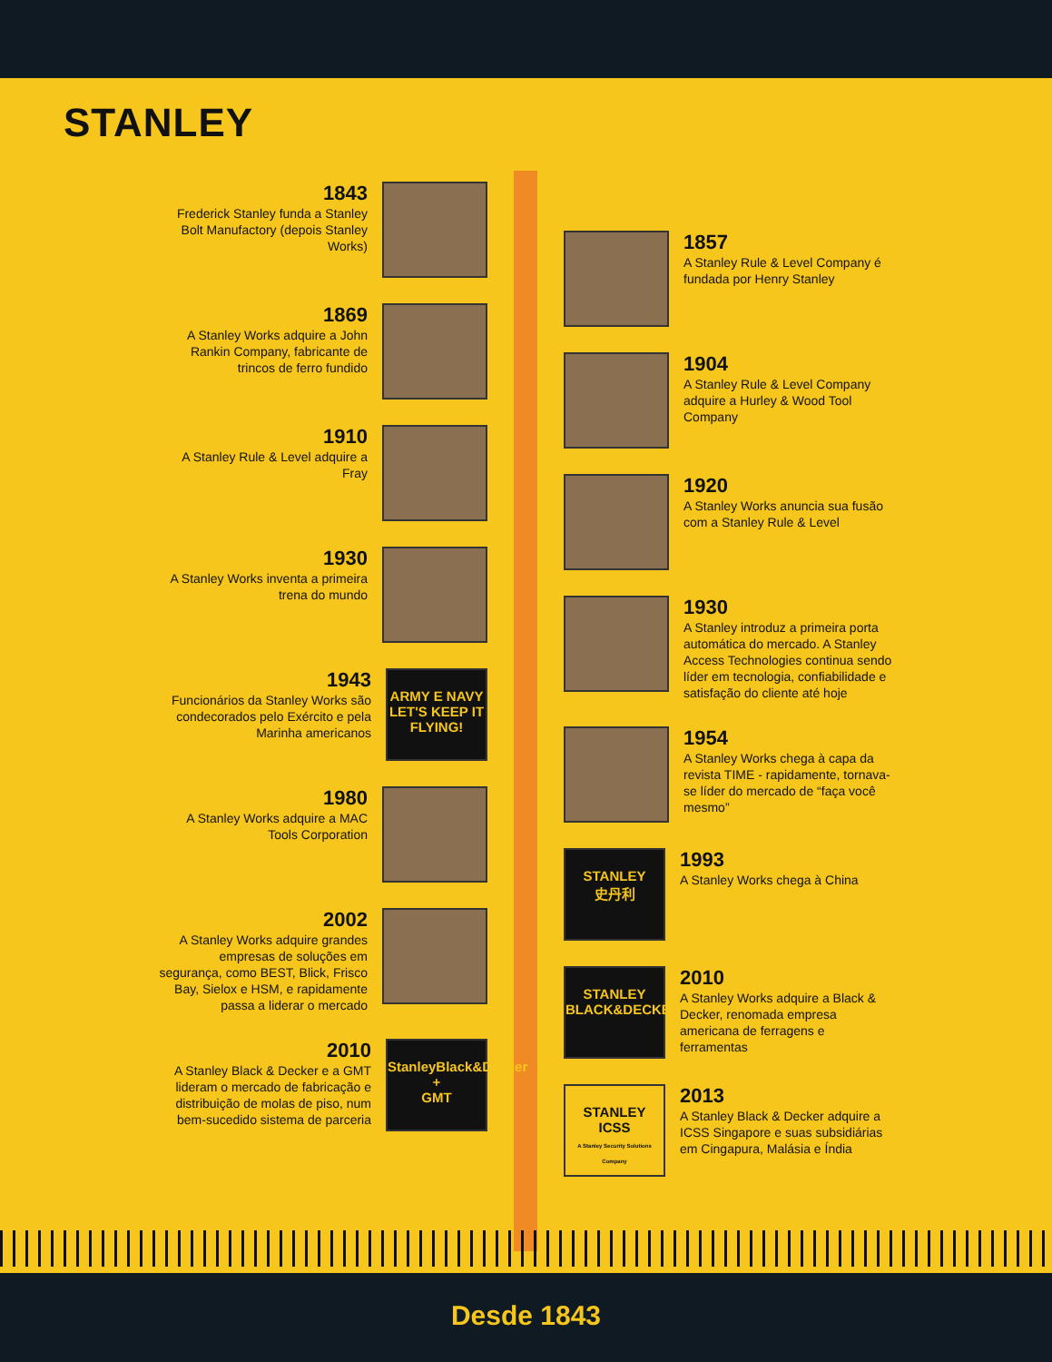STANLEY
1843
Frederick Stanley funda a Stanley Bolt Manufactory (depois Stanley Works)
1869
A Stanley Works adquire a John Rankin Company, fabricante de trincos de ferro fundido
1910
A Stanley Rule & Level adquire a Fray
1930
A Stanley Works inventa a primeira trena do mundo
1943
Funcionários da Stanley Works são condecorados pelo Exército e pela Marinha americanos
ARMY E NAVY
LET'S KEEP IT FLYING!
1980
A Stanley Works adquire a MAC Tools Corporation
2002
A Stanley Works adquire grandes empresas de soluções em segurança, como BEST, Blick, Frisco Bay, Sielox e HSM, e rapidamente passa a liderar o mercado
2010
A Stanley Black & Decker e a GMT lideram o mercado de fabricação e distribuição de molas de piso, num bem-sucedido sistema de parceria
StanleyBlack&Decker
+
GMT
1857
A Stanley Rule & Level Company é fundada por Henry Stanley
1904
A Stanley Rule & Level Company adquire a Hurley & Wood Tool Company
1920
A Stanley Works anuncia sua fusão com a Stanley Rule & Level
1930
A Stanley introduz a primeira porta automática do mercado. A Stanley Access Technologies continua sendo líder em tecnologia, confiabilidade e satisfação do cliente até hoje
1954
A Stanley Works chega à capa da revista TIME - rapidamente, tornava-se líder do mercado de “faça você mesmo”
STANLEY
史丹利
1993
A Stanley Works chega à China
STANLEY
BLACK&DECKER
2010
A Stanley Works adquire a Black & Decker, renomada empresa americana de ferragens e ferramentas
STANLEY
ICSS
A Stanley Security Solutions Company
2013
A Stanley Black & Decker adquire a ICSS Singapore e suas subsidiárias em Cingapura, Malásia e Índia
Desde 1843